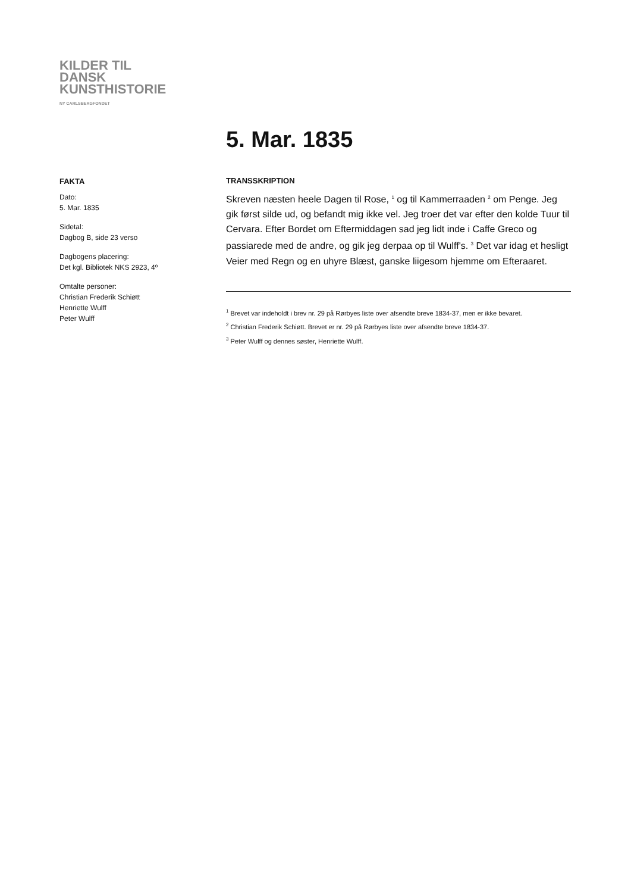KILDER TIL
DANSK
KUNSTHISTORIE
NY CARLSBERGFONDET
FAKTA
Dato:
5. Mar. 1835
Sidetal:
Dagbog B, side 23 verso
Dagbogens placering:
Det kgl. Bibliotek NKS 2923, 4º
Omtalte personer:
Christian Frederik Schiøtt
Henriette Wulff
Peter Wulff
5. Mar. 1835
TRANSSKRIPTION
Skreven næsten heele Dagen til Rose, <sup>1</sup> og til Kammerraaden <sup>2</sup> om Penge. Jeg gik først silde ud, og befandt mig ikke vel. Jeg troer det var efter den kolde Tuur til Cervara. Efter Bordet om Eftermiddagen sad jeg lidt inde i Caffe Greco og passiarede med de andre, og gik jeg derpaa op til Wulff's. <sup>3</sup> Det var idag et hesligt Veier med Regn og en uhyre Blæst, ganske liigesom hjemme om Efteraaret.
<sup>1</sup> Brevet var indeholdt i brev nr. 29 på Rørbyes liste over afsendte breve 1834-37, men er ikke bevaret.
<sup>2</sup> Christian Frederik Schiøtt. Brevet er nr. 29 på Rørbyes liste over afsendte breve 1834-37.
<sup>3</sup> Peter Wulff og dennes søster, Henriette Wulff.